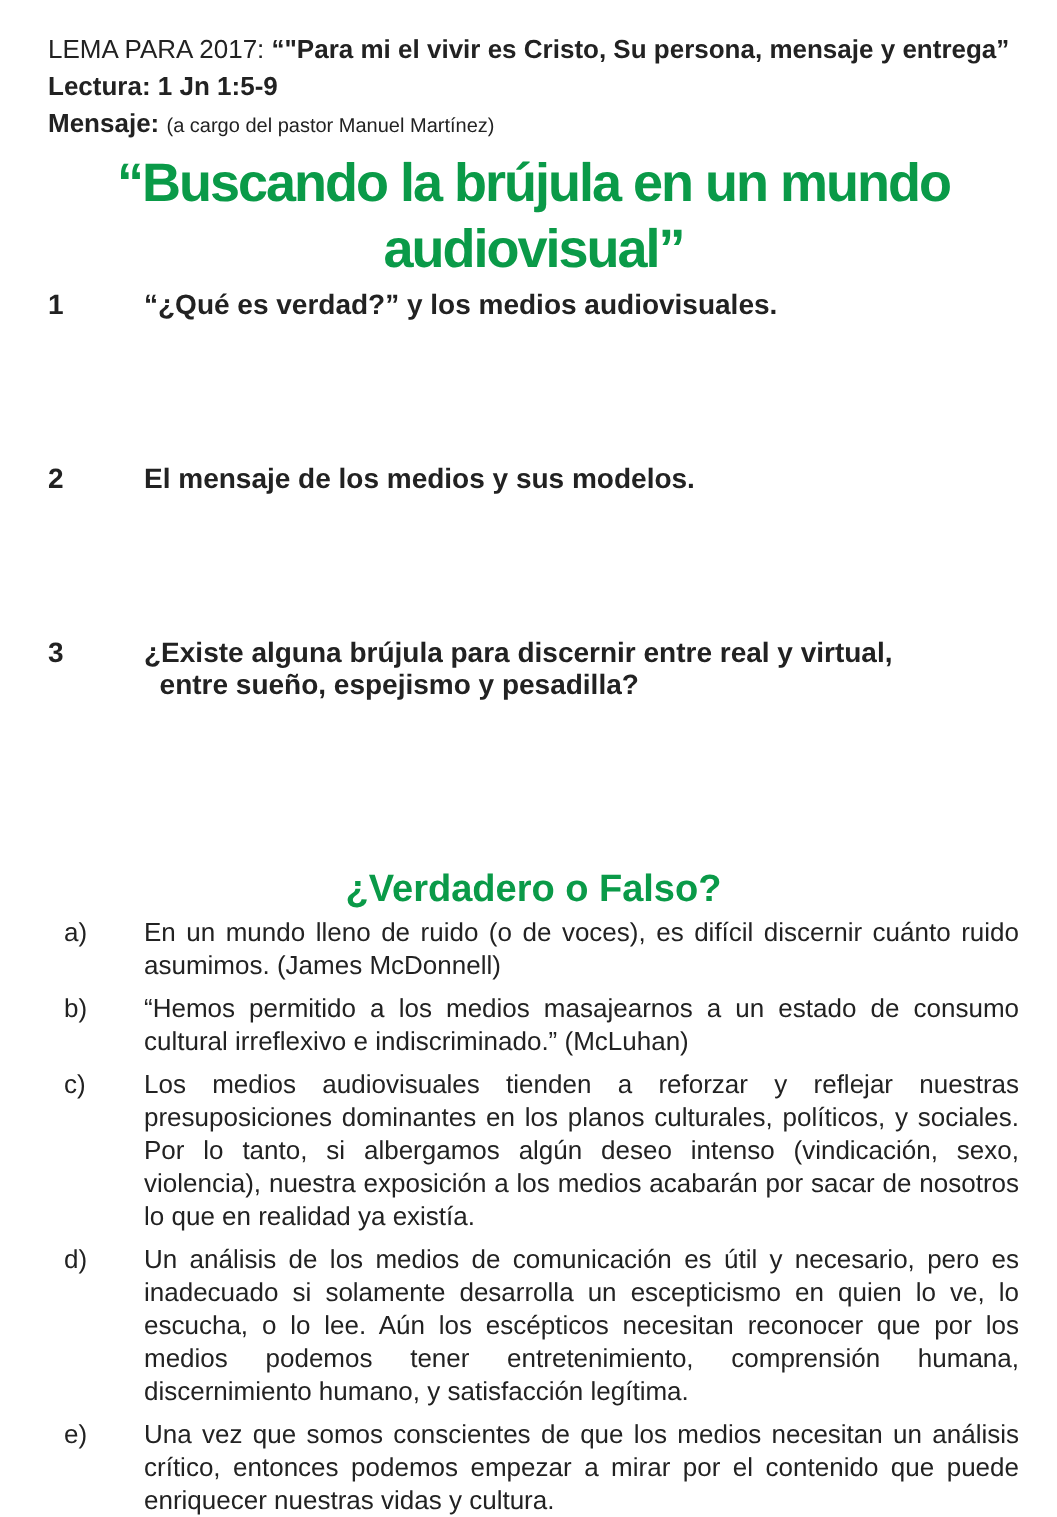LEMA PARA 2017: “"Para mi el vivir es Cristo, Su persona, mensaje y entrega”
Lectura: 1 Jn 1:5-9
Mensaje: (a cargo del pastor Manuel Martínez)
“Buscando la brújula en un mundo
audiovisual”
1 “¿Qué es verdad?” y los medios audiovisuales.
2 El mensaje de los medios y sus modelos.
3 ¿Existe alguna brújula para discernir entre real y virtual,
entre sueño, espejismo y pesadilla?
¿Verdadero o Falso?
a) En un mundo lleno de ruido (o de voces), es difícil discernir cuánto ruido asumimos. (James McDonnell)
b) “Hemos permitido a los medios masajearnos a un estado de consumo cultural irreflexivo e indiscriminado.” (McLuhan)
c) Los medios audiovisuales tienden a reforzar y reflejar nuestras presuposiciones dominantes en los planos culturales, políticos, y sociales. Por lo tanto, si albergamos algún deseo intenso (vindicación, sexo, violencia), nuestra exposición a los medios acabarán por sacar de nosotros lo que en realidad ya existía.
d) Un análisis de los medios de comunicación es útil y necesario, pero es inadecuado si solamente desarrolla un escepticismo en quien lo ve, lo escucha, o lo lee. Aún los escépticos necesitan reconocer que por los medios podemos tener entretenimiento, comprensión humana, discernimiento humano, y satisfacción legítima.
e) Una vez que somos conscientes de que los medios necesitan un análisis crítico, entonces podemos empezar a mirar por el contenido que puede enriquecer nuestras vidas y cultura.